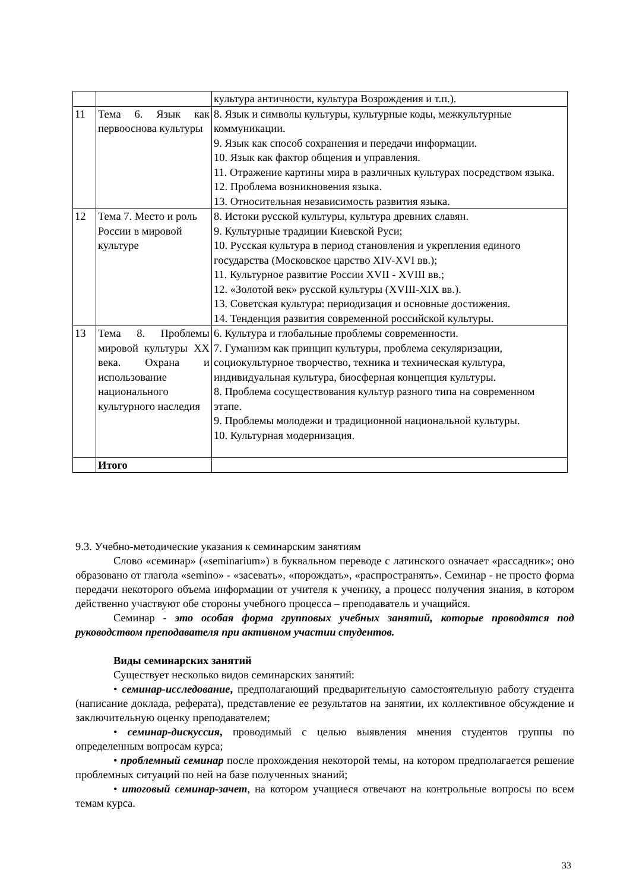| | | культура античности, культура Возрождения и т.п.). |
| 11 | Тема 6. Язык как первооснова культуры | 8. Язык и символы культуры, культурные коды, межкультурные коммуникации. 9. Язык как способ сохранения и передачи информации. 10. Язык как фактор общения и управления. 11. Отражение картины мира в различных культурах посредством языка. 12. Проблема возникновения языка. 13. Относительная независимость развития языка. |
| 12 | Тема 7. Место и роль России в мировой культуре | 8. Истоки русской культуры, культура древних славян. 9. Культурные традиции Киевской Руси; 10. Русская культура в период становления и укрепления единого государства (Московское царство XIV-XVI вв.); 11. Культурное развитие России XVII - XVIII вв.; 12. «Золотой век» русской культуры (XVIII-XIX вв.). 13. Советская культура: периодизация и основные достижения. 14. Тенденция развития современной российской культуры. |
| 13 | Тема 8. Проблемы мировой культуры XX века. Охрана и использование национального культурного наследия | 6. Культура и глобальные проблемы современности. 7. Гуманизм как принцип культуры, проблема секуляризации, социокультурное творчество, техника и техническая культура, индивидуальная культура, биосферная концепция культуры. 8. Проблема сосуществования культур разного типа на современном этапе. 9. Проблемы молодежи и традиционной национальной культуры. 10. Культурная модернизация. |
| | Итого | |
9.3. Учебно-методические указания к семинарским занятиям
Слово «семинар» («seminarium») в буквальном переводе с латинского означает «рассадник»; оно образовано от глагола «semino» - «засевать», «порождать», «распространять». Семинар - не просто форма передачи некоторого объема информации от учителя к ученику, а процесс получения знания, в котором действенно участвуют обе стороны учебного процесса – преподаватель и учащийся.
Семинар - это особая форма групповых учебных занятий, которые проводятся под руководством преподавателя при активном участии студентов.
Виды семинарских занятий
Существует несколько видов семинарских занятий:
• семинар-исследование, предполагающий предварительную самостоятельную работу студента (написание доклада, реферата), представление ее результатов на занятии, их коллективное обсуждение и заключительную оценку преподавателем;
• семинар-дискуссия, проводимый с целью выявления мнения студентов группы по определенным вопросам курса;
• проблемный семинар после прохождения некоторой темы, на котором предполагается решение проблемных ситуаций по ней на базе полученных знаний;
• итоговый семинар-зачет, на котором учащиеся отвечают на контрольные вопросы по всем темам курса.
33